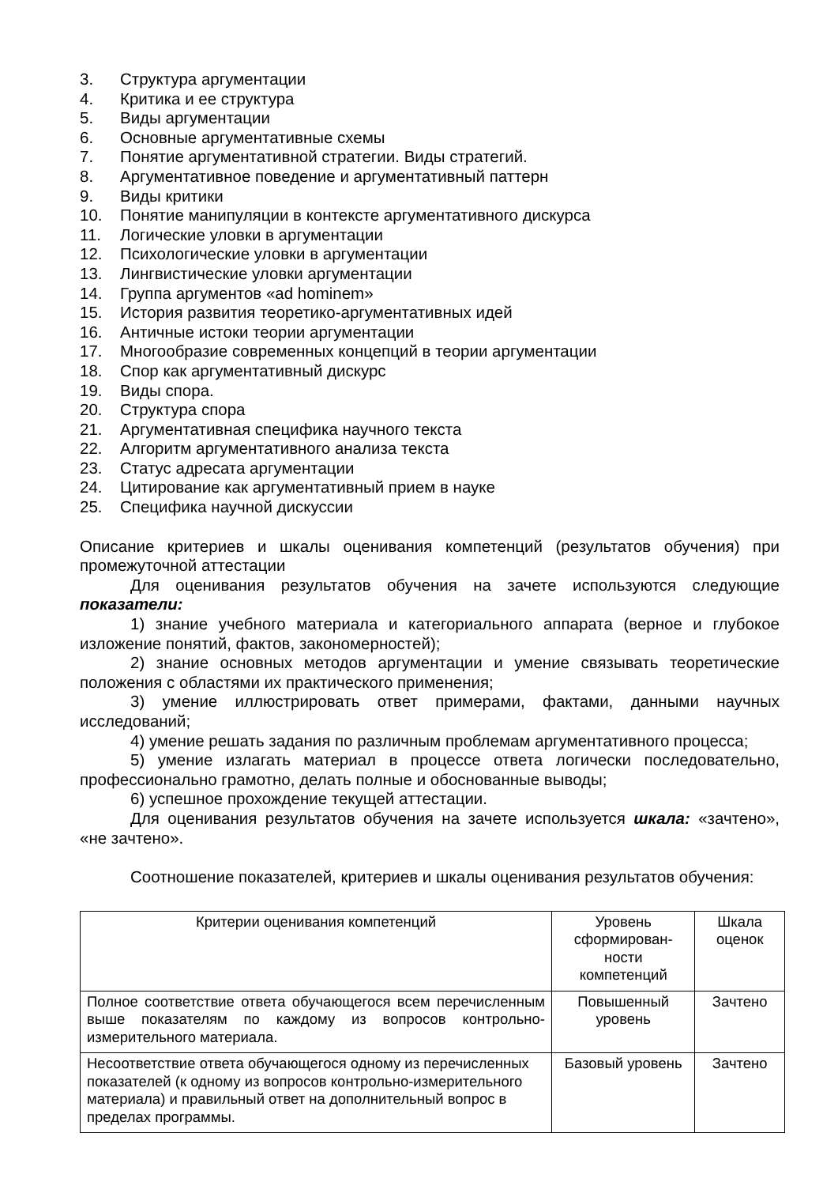3. Структура аргументации
4. Критика и ее структура
5. Виды аргументации
6. Основные аргументативные схемы
7. Понятие аргументативной стратегии. Виды стратегий.
8. Аргументативное поведение и аргументативный паттерн
9. Виды критики
10. Понятие манипуляции в контексте аргументативного дискурса
11. Логические уловки в аргументации
12. Психологические уловки в аргументации
13. Лингвистические уловки аргументации
14. Группа аргументов «ad hominem»
15. История развития теоретико-аргументативных идей
16. Античные истоки теории аргументации
17. Многообразие современных концепций в теории аргументации
18. Спор как аргументативный дискурс
19. Виды спора.
20. Структура спора
21. Аргументативная специфика научного текста
22. Алгоритм аргументативного анализа текста
23. Статус адресата аргументации
24. Цитирование как аргументативный прием в науке
25. Специфика научной дискуссии
Описание критериев и шкалы оценивания компетенций (результатов обучения) при промежуточной аттестации
Для оценивания результатов обучения на зачете используются следующие показатели:
1) знание учебного материала и категориального аппарата (верное и глубокое изложение понятий, фактов, закономерностей);
2) знание основных методов аргументации и умение связывать теоретические положения с областями их практического применения;
3) умение иллюстрировать ответ примерами, фактами, данными научных исследований;
4) умение решать задания по различным проблемам аргументативного процесса;
5) умение излагать материал в процессе ответа логически последовательно, профессионально грамотно, делать полные и обоснованные выводы;
6) успешное прохождение текущей аттестации.
Для оценивания результатов обучения на зачете используется шкала: «зачтено», «не зачтено».
Соотношение показателей, критериев и шкалы оценивания результатов обучения:
| Критерии оценивания компетенций | Уровень сформирован- ности компетенций | Шкала оценок |
| Полное соответствие ответа обучающегося всем перечисленным выше показателям по каждому из вопросов контрольно-измерительного материала. | Повышенный уровень | Зачтено |
| Несоответствие ответа обучающегося одному из перечисленных показателей (к одному из вопросов контрольно-измерительного материала) и правильный ответ на дополнительный вопрос в пределах программы. | Базовый уровень | Зачтено |